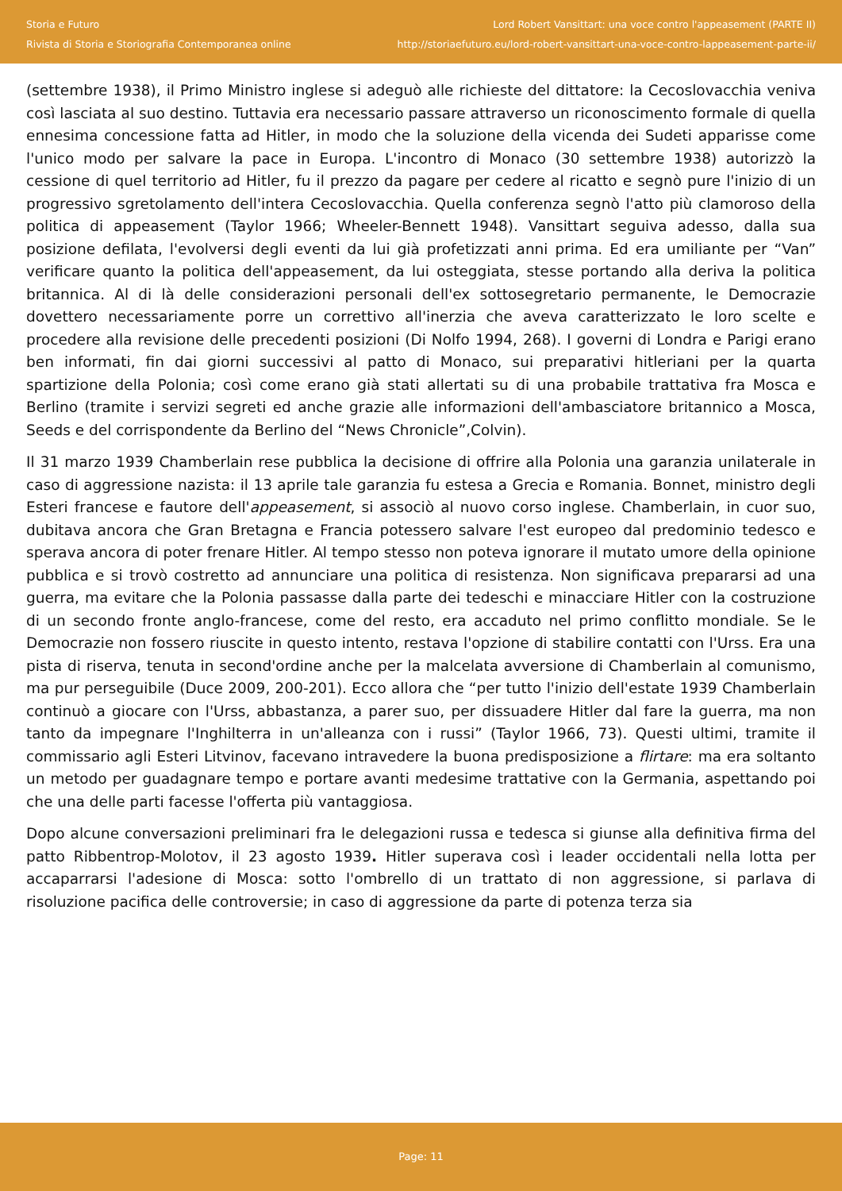Storia e Futuro
Rivista di Storia e Storiografia Contemporanea online
Lord Robert Vansittart: una voce contro l'appeasement (PARTE II)
http://storiaefuturo.eu/lord-robert-vansittart-una-voce-contro-lappeasement-parte-ii/
(settembre 1938), il Primo Ministro inglese si adeguò alle richieste del dittatore: la Cecoslovacchia veniva così lasciata al suo destino. Tuttavia era necessario passare attraverso un riconoscimento formale di quella ennesima concessione fatta ad Hitler, in modo che la soluzione della vicenda dei Sudeti apparisse come l'unico modo per salvare la pace in Europa. L'incontro di Monaco (30 settembre 1938) autorizzò la cessione di quel territorio ad Hitler, fu il prezzo da pagare per cedere al ricatto e segnò pure l'inizio di un progressivo sgretolamento dell'intera Cecoslovacchia. Quella conferenza segnò l'atto più clamoroso della politica di appeasement (Taylor 1966; Wheeler-Bennett 1948). Vansittart seguiva adesso, dalla sua posizione defilata, l'evolversi degli eventi da lui già profetizzati anni prima. Ed era umiliante per “Van” verificare quanto la politica dell'appeasement, da lui osteggiata, stesse portando alla deriva la politica britannica. Al di là delle considerazioni personali dell'ex sottosegretario permanente, le Democrazie dovettero necessariamente porre un correttivo all'inerzia che aveva caratterizzato le loro scelte e procedere alla revisione delle precedenti posizioni (Di Nolfo 1994, 268). I governi di Londra e Parigi erano ben informati, fin dai giorni successivi al patto di Monaco, sui preparativi hitleriani per la quarta spartizione della Polonia; così come erano già stati allertati su di una probabile trattativa fra Mosca e Berlino (tramite i servizi segreti ed anche grazie alle informazioni dell'ambasciatore britannico a Mosca, Seeds e del corrispondente da Berlino del “News Chronicle”,Colvin).
Il 31 marzo 1939 Chamberlain rese pubblica la decisione di offrire alla Polonia una garanzia unilaterale in caso di aggressione nazista: il 13 aprile tale garanzia fu estesa a Grecia e Romania. Bonnet, ministro degli Esteri francese e fautore dell'appeasement, si associò al nuovo corso inglese. Chamberlain, in cuor suo, dubitava ancora che Gran Bretagna e Francia potessero salvare l'est europeo dal predominio tedesco e sperava ancora di poter frenare Hitler. Al tempo stesso non poteva ignorare il mutato umore della opinione pubblica e si trovò costretto ad annunciare una politica di resistenza. Non significava prepararsi ad una guerra, ma evitare che la Polonia passasse dalla parte dei tedeschi e minacciare Hitler con la costruzione di un secondo fronte anglo-francese, come del resto, era accaduto nel primo conflitto mondiale. Se le Democrazie non fossero riuscite in questo intento, restava l'opzione di stabilire contatti con l'Urss. Era una pista di riserva, tenuta in second'ordine anche per la malcelata avversione di Chamberlain al comunismo, ma pur perseguibile (Duce 2009, 200-201). Ecco allora che “per tutto l'inizio dell'estate 1939 Chamberlain continuò a giocare con l'Urss, abbastanza, a parer suo, per dissuadere Hitler dal fare la guerra, ma non tanto da impegnare l'Inghilterra in un'alleanza con i russi” (Taylor 1966, 73). Questi ultimi, tramite il commissario agli Esteri Litvinov, facevano intravedere la buona predisposizione a flirtare: ma era soltanto un metodo per guadagnare tempo e portare avanti medesime trattative con la Germania, aspettando poi che una delle parti facesse l'offerta più vantaggiosa.
Dopo alcune conversazioni preliminari fra le delegazioni russa e tedesca si giunse alla definitiva firma del patto Ribbentrop-Molotov, il 23 agosto 1939. Hitler superava così i leader occidentali nella lotta per accaparrarsi l'adesione di Mosca: sotto l'ombrello di un trattato di non aggressione, si parlava di risoluzione pacifica delle controversie; in caso di aggressione da parte di potenza terza sia
Page: 11